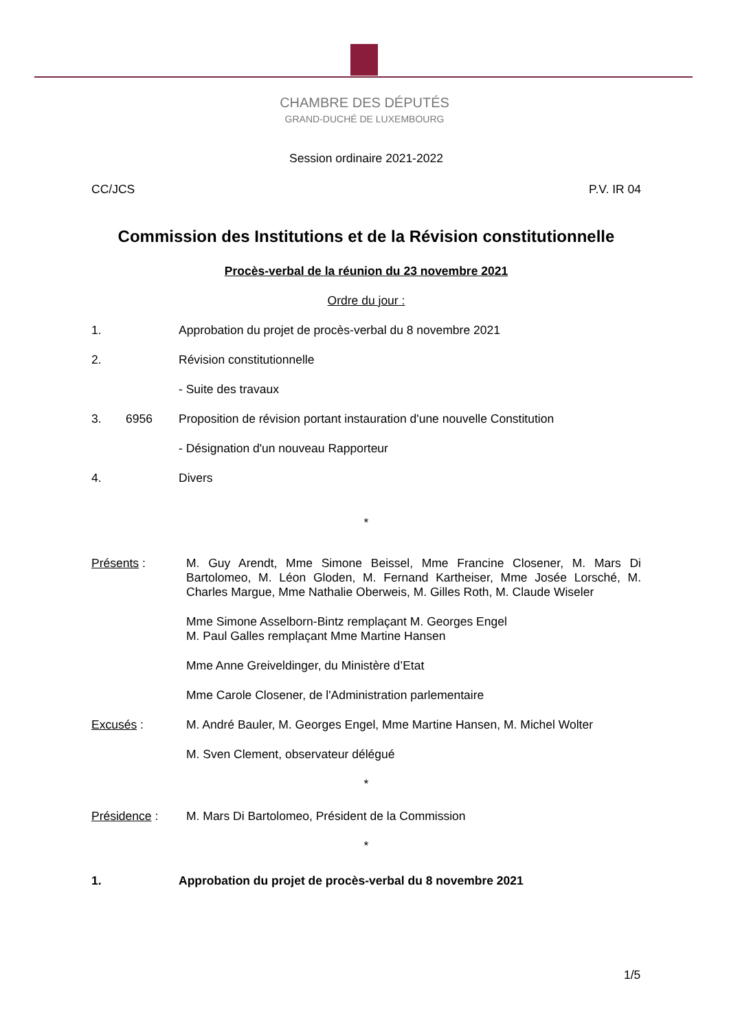CHAMBRE DES DÉPUTÉS
GRAND-DUCHÉ DE LUXEMBOURG
Session ordinaire 2021-2022
CC/JCS P.V. IR 04
Commission des Institutions et de la Révision constitutionnelle
Procès-verbal de la réunion du 23 novembre 2021
Ordre du jour :
1. Approbation du projet de procès-verbal du 8 novembre 2021
2. Révision constitutionnelle
- Suite des travaux
3. 6956 Proposition de révision portant instauration d'une nouvelle Constitution
- Désignation d'un nouveau Rapporteur
4. Divers
*
Présents : M. Guy Arendt, Mme Simone Beissel, Mme Francine Closener, M. Mars Di Bartolomeo, M. Léon Gloden, M. Fernand Kartheiser, Mme Josée Lorsché, M. Charles Margue, Mme Nathalie Oberweis, M. Gilles Roth, M. Claude Wiseler
Mme Simone Asselborn-Bintz remplaçant M. Georges Engel
M. Paul Galles remplaçant Mme Martine Hansen
Mme Anne Greiveldinger, du Ministère d’Etat
Mme Carole Closener, de l'Administration parlementaire
Excusés : M. André Bauler, M. Georges Engel, Mme Martine Hansen, M. Michel Wolter
M. Sven Clement, observateur délégué
*
Présidence : M. Mars Di Bartolomeo, Président de la Commission
*
1. Approbation du projet de procès-verbal du 8 novembre 2021
1/5